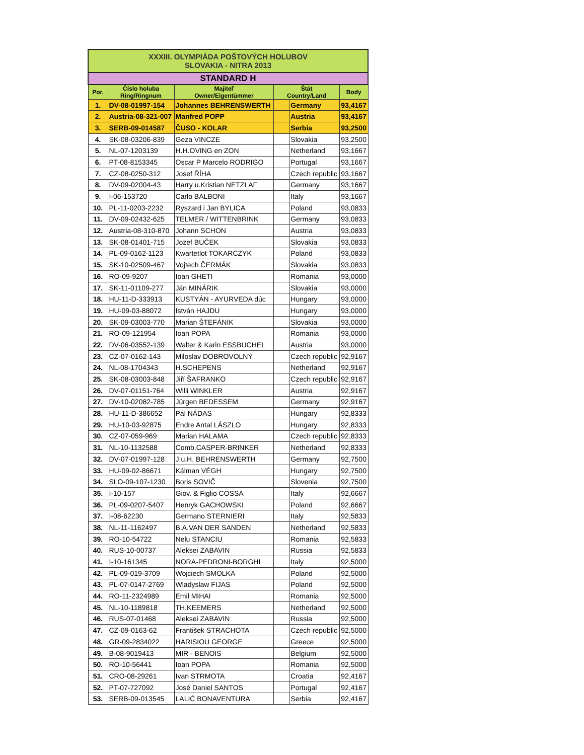| XXXIII. OLYMPIÁDA POŠTOVÝCH HOLUBOV SLOVAKIA - NITRA 2013 | | | | | |
| STANDARD H | | | | | |
| Por. | Číslo holuba Ring/Ringnum | Majiteľ Owner/Eigentümmer | Štát Country/Land | | Body |
| 1. | DV-08-01997-154 | Johannes BEHRENSWERTH | | Germany | 93,4167 |
| 2. | Austria-08-321-007 | Manfred POPP | | Austria | 93,4167 |
| 3. | SERB-09-014587 | ČUSO - KOLAR | | Serbia | 93,2500 |
| 4. | SK-08-03206-839 | Geza VINCZE | | Slovakia | 93,2500 |
| 5. | NL-07-1203139 | H.H.OVING en ZON | | Netherland | 93,1667 |
| 6. | PT-08-8153345 | Oscar P Marcelo RODRIGO | | Portugal | 93,1667 |
| 7. | CZ-08-0250-312 | Josef ŘÍHA | | Czech republic | 93,1667 |
| 8. | DV-09-02004-43 | Harry u.Kristian NETZLAF | | Germany | 93,1667 |
| 9. | I-06-153720 | Carlo BALBONI | | Italy | 93,1667 |
| 10. | PL-11-0203-2232 | Ryszard i Jan BYLICA | | Poland | 93,0833 |
| 11. | DV-09-02432-625 | TELMER / WITTENBRINK | | Germany | 93,0833 |
| 12. | Austria-08-310-870 | Johann SCHON | | Austria | 93,0833 |
| 13. | SK-08-01401-715 | Jozef BUČEK | | Slovakia | 93,0833 |
| 14. | PL-09-0162-1123 | Kwartetlot TOKARCZYK | | Poland | 93,0833 |
| 15. | SK-10-02509-467 | Vojtech ČERMÁK | | Slovakia | 93,0833 |
| 16. | RO-09-9207 | Ioan GHETI | | Romania | 93,0000 |
| 17. | SK-11-01109-277 | Ján MINÁRIK | | Slovakia | 93,0000 |
| 18. | HU-11-D-333913 | KUSTYÁN - AYURVEDA dúc | | Hungary | 93,0000 |
| 19. | HU-09-03-88072 | István HAJDU | | Hungary | 93,0000 |
| 20. | SK-09-03003-770 | Marian ŠTEFÁNIK | | Slovakia | 93,0000 |
| 21. | RO-09-121954 | Ioan POPA | | Romania | 93,0000 |
| 22. | DV-06-03552-139 | Walter & Karin ESSBUCHEL | | Austria | 93,0000 |
| 23. | CZ-07-0162-143 | Miloslav DOBROVOLNÝ | | Czech republic | 92,9167 |
| 24. | NL-08-1704343 | H.SCHEPENS | | Netherland | 92,9167 |
| 25. | SK-08-03003-848 | Jiří ŠAFRANKO | | Czech republic | 92,9167 |
| 26. | DV-07-01151-764 | Willi WINKLER | | Austria | 92,9167 |
| 27. | DV-10-02082-785 | Jürgen BEDESSEM | | Germany | 92,9167 |
| 28. | HU-11-D-386652 | Pál NÁDAS | | Hungary | 92,8333 |
| 29. | HU-10-03-92875 | Endre Antal LÁSZLO | | Hungary | 92,8333 |
| 30. | CZ-07-059-969 | Marian HALAMA | | Czech republic | 92,8333 |
| 31. | NL-10-1132588 | Comb.CASPER-BRINKER | | Netherland | 92,8333 |
| 32. | DV-07-01997-128 | J.u.H. BEHRENSWERTH | | Germany | 92,7500 |
| 33. | HU-09-02-86671 | Kálman VÉGH | | Hungary | 92,7500 |
| 34. | SLO-09-107-1230 | Boris SOVIČ | | Slovenia | 92,7500 |
| 35. | I-10-157 | Giov. & Figlio COSSA | | Italy | 92,6667 |
| 36. | PL-09-0207-5407 | Henryk GACHOWSKI | | Poland | 92,6667 |
| 37. | I-08-62230 | Germano STERNIERI | | Italy | 92,5833 |
| 38. | NL-11-1162497 | B.A.VAN DER SANDEN | | Netherland | 92,5833 |
| 39. | RO-10-54722 | Nelu STANCIU | | Romania | 92,5833 |
| 40. | RUS-10-00737 | Aleksei ZABAVIN | | Russia | 92,5833 |
| 41. | I-10-161345 | NORA-PEDRONI-BORGHI | | Italy | 92,5000 |
| 42. | PL-09-019-3709 | Wojciech SMOLKA | | Poland | 92,5000 |
| 43. | PL-07-0147-2769 | Wladyslaw FIJAS | | Poland | 92,5000 |
| 44. | RO-11-2324989 | Emil MIHAI | | Romania | 92,5000 |
| 45. | NL-10-1189818 | TH.KEEMERS | | Netherland | 92,5000 |
| 46. | RUS-07-01468 | Aleksei ZABAVIN | | Russia | 92,5000 |
| 47. | CZ-09-0163-62 | František STRACHOTA | | Czech republic | 92,5000 |
| 48. | GR-09-2834022 | HARISIOU GEORGE | | Greece | 92,5000 |
| 49. | B-08-9019413 | MIR - BENOIS | | Belgium | 92,5000 |
| 50. | RO-10-56441 | Ioan POPA | | Romania | 92,5000 |
| 51. | CRO-08-29261 | Ivan STRMOTA | | Croatia | 92,4167 |
| 52. | PT-07-727092 | José Daniel SANTOS | | Portugal | 92,4167 |
| 53. | SERB-09-013545 | LALIĆ BONAVENTURA | | Serbia | 92,4167 |